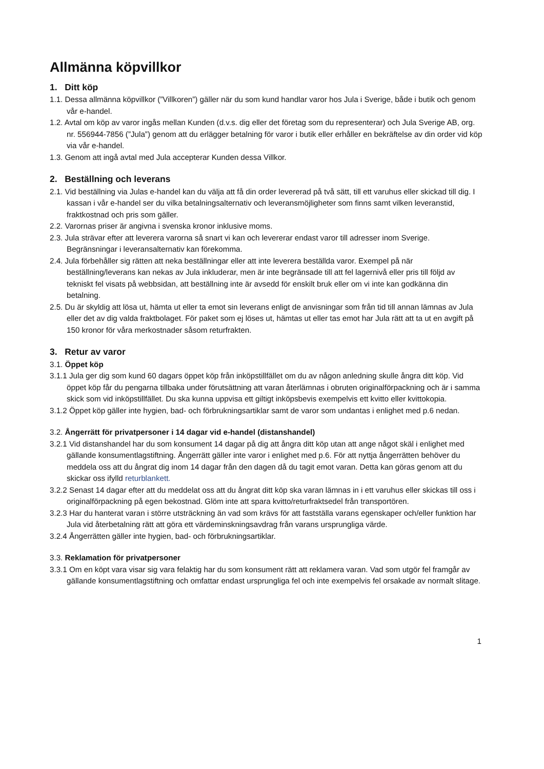Allmänna köpvillkor
1. Ditt köp
1.1. Dessa allmänna köpvillkor (”Villkoren”) gäller när du som kund handlar varor hos Jula i Sverige, både i butik och genom vår e-handel.
1.2. Avtal om köp av varor ingås mellan Kunden (d.v.s. dig eller det företag som du representerar) och Jula Sverige AB, org. nr. 556944-7856 (”Jula”) genom att du erlägger betalning för varor i butik eller erhåller en bekräftelse av din order vid köp via vår e-handel.
1.3. Genom att ingå avtal med Jula accepterar Kunden dessa Villkor.
2. Beställning och leverans
2.1. Vid beställning via Julas e-handel kan du välja att få din order levererad på två sätt, till ett varuhus eller skickad till dig. I kassan i vår e-handel ser du vilka betalningsalternativ och leveransmöjligheter som finns samt vilken leveranstid, fraktkostnad och pris som gäller.
2.2. Varornas priser är angivna i svenska kronor inklusive moms.
2.3. Jula strävar efter att leverera varorna så snart vi kan och levererar endast varor till adresser inom Sverige. Begränsningar i leveransalternativ kan förekomma.
2.4. Jula förbehåller sig rätten att neka beställningar eller att inte leverera beställda varor. Exempel på när beställning/leverans kan nekas av Jula inkluderar, men är inte begränsade till att fel lagernivå eller pris till följd av tekniskt fel visats på webbsidan, att beställning inte är avsedd för enskilt bruk eller om vi inte kan godkänna din betalning.
2.5. Du är skyldig att lösa ut, hämta ut eller ta emot sin leverans enligt de anvisningar som från tid till annan lämnas av Jula eller det av dig valda fraktbolaget. För paket som ej löses ut, hämtas ut eller tas emot har Jula rätt att ta ut en avgift på 150 kronor för våra merkostnader såsom returfrakten.
3. Retur av varor
3.1. Öppet köp
3.1.1 Jula ger dig som kund 60 dagars öppet köp från inköpstillfället om du av någon anledning skulle ångra ditt köp. Vid öppet köp får du pengarna tillbaka under förutsättning att varan återlämnas i obruten originalförpackning och är i samma skick som vid inköpstillfället. Du ska kunna uppvisa ett giltigt inköpsbevis exempelvis ett kvitto eller kvittokopia.
3.1.2 Öppet köp gäller inte hygien, bad- och förbrukningsartiklar samt de varor som undantas i enlighet med p.6 nedan.
3.2. Ångerrätt för privatpersoner i 14 dagar vid e-handel (distanshandel)
3.2.1 Vid distanshandel har du som konsument 14 dagar på dig att ångra ditt köp utan att ange något skäl i enlighet med gällande konsumentlagstiftning. Ångerrätt gäller inte varor i enlighet med p.6. För att nyttja ångerrätten behöver du meddela oss att du ångrat dig inom 14 dagar från den dagen då du tagit emot varan. Detta kan göras genom att du skickar oss ifylld returblankett.
3.2.2 Senast 14 dagar efter att du meddelat oss att du ångrat ditt köp ska varan lämnas in i ett varuhus eller skickas till oss i originalförpackning på egen bekostnad. Glöm inte att spara kvitto/returfraktsedel från transportören.
3.2.3 Har du hanterat varan i större utsträckning än vad som krävs för att fastställa varans egenskaper och/eller funktion har Jula vid återbetalning rätt att göra ett värdeminskningsavdrag från varans ursprungliga värde.
3.2.4 Ångerrätten gäller inte hygien, bad- och förbrukningsartiklar.
3.3. Reklamation för privatpersoner
3.3.1 Om en köpt vara visar sig vara felaktig har du som konsument rätt att reklamera varan. Vad som utgör fel framgår av gällande konsumentlagstiftning och omfattar endast ursprungliga fel och inte exempelvis fel orsakade av normalt slitage.
1